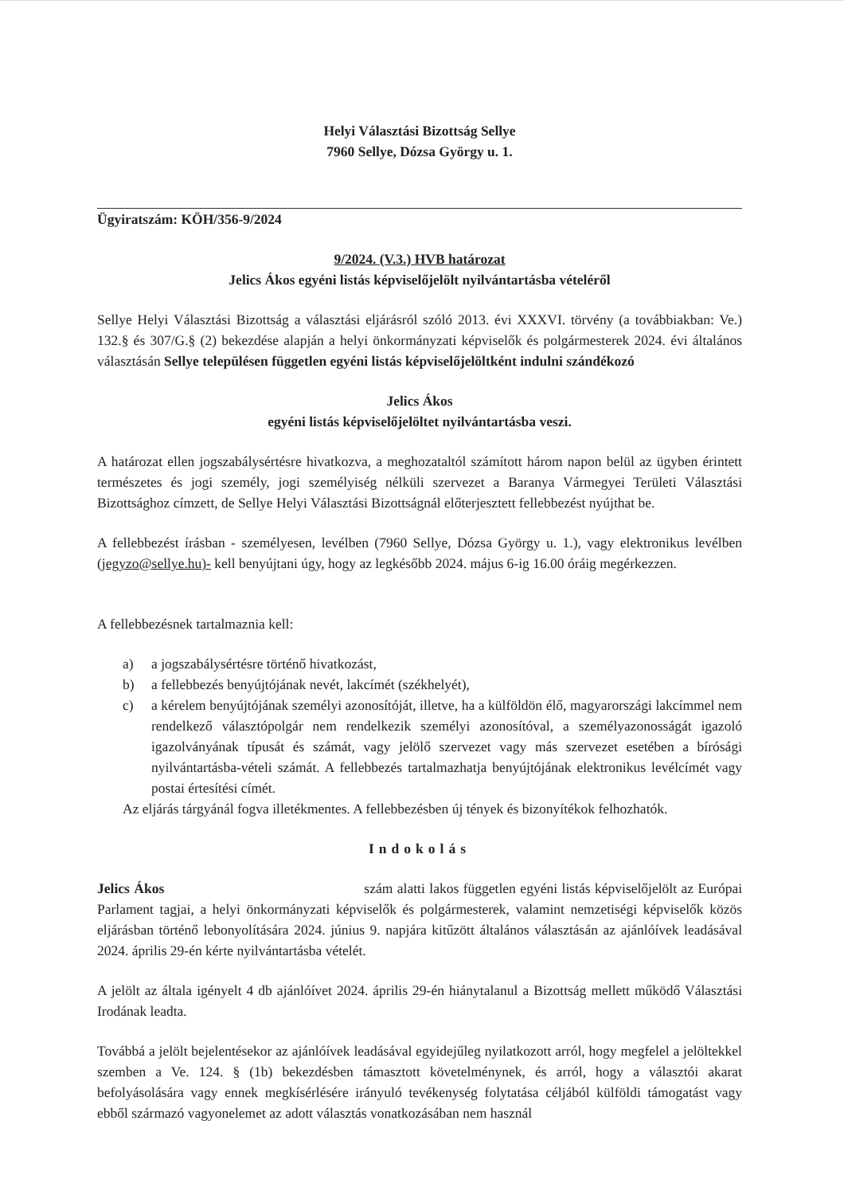Helyi Választási Bizottság Sellye
7960 Sellye, Dózsa György u. 1.
Ügyiratszám: KÖH/356-9/2024
9/2024. (V.3.) HVB határozat
Jelics Ákos egyéni listás képviselőjelölt nyilvántartásba vételéről
Sellye Helyi Választási Bizottság a választási eljárásról szóló 2013. évi XXXVI. törvény (a továbbiakban: Ve.) 132.§ és 307/G.§ (2) bekezdése alapján a helyi önkormányzati képviselők és polgármesterek 2024. évi általános választásán Sellye településen független egyéni listás képviselőjelöltként indulni szándékozó
Jelics Ákos
egyéni listás képviselőjelöltet nyilvántartásba veszi.
A határozat ellen jogszabálysértésre hivatkozva, a meghozataltól számított három napon belül az ügyben érintett természetes és jogi személy, jogi személyiség nélküli szervezet a Baranya Vármegyei Területi Választási Bizottsághoz címzett, de Sellye Helyi Választási Bizottságnál előterjesztett fellebbezést nyújthat be.
A fellebbezést írásban - személyesen, levélben (7960 Sellye, Dózsa György u. 1.), vagy elektronikus levélben (jegyzo@sellye.hu)- kell benyújtani úgy, hogy az legkésőbb 2024. május 6-ig 16.00 óráig megérkezzen.
A fellebbezésnek tartalmaznia kell:
a) a jogszabálysértésre történő hivatkozást,
b) a fellebbezés benyújtójának nevét, lakcímét (székhelyét),
c) a kérelem benyújtójának személyi azonosítóját, illetve, ha a külföldön élő, magyarországi lakcímmel nem rendelkező választópolgár nem rendelkezik személyi azonosítóval, a személyazonosságát igazoló igazolványának típusát és számát, vagy jelölő szervezet vagy más szervezet esetében a bírósági nyilvántartásba-vételi számát. A fellebbezés tartalmazhatja benyújtójának elektronikus levélcímét vagy postai értesítési címét.
Az eljárás tárgyánál fogva illetékmentes. A fellebbezésben új tények és bizonyítékok felhozhatók.
Indokolás
Jelics Ákos szám alatti lakos független egyéni listás képviselőjelölt az Európai Parlament tagjai, a helyi önkormányzati képviselők és polgármesterek, valamint nemzetiségi képviselők közös eljárásban történő lebonyolítására 2024. június 9. napjára kitűzött általános választásán az ajánlóívek leadásával 2024. április 29-én kérte nyilvántartásba vételét.
A jelölt az általa igényelt 4 db ajánlóívet 2024. április 29-én hiánytalanul a Bizottság mellett működő Választási Irodának leadta.
Továbbá a jelölt bejelentésekor az ajánlóívek leadásával egyidejűleg nyilatkozott arról, hogy megfelel a jelöltekkel szemben a Ve. 124. § (1b) bekezdésben támasztott követelménynek, és arról, hogy a választói akarat befolyásolására vagy ennek megkísérlésére irányuló tevékenység folytatása céljából külföldi támogatást vagy ebből származó vagyonelemet az adott választás vonatkozásában nem használ